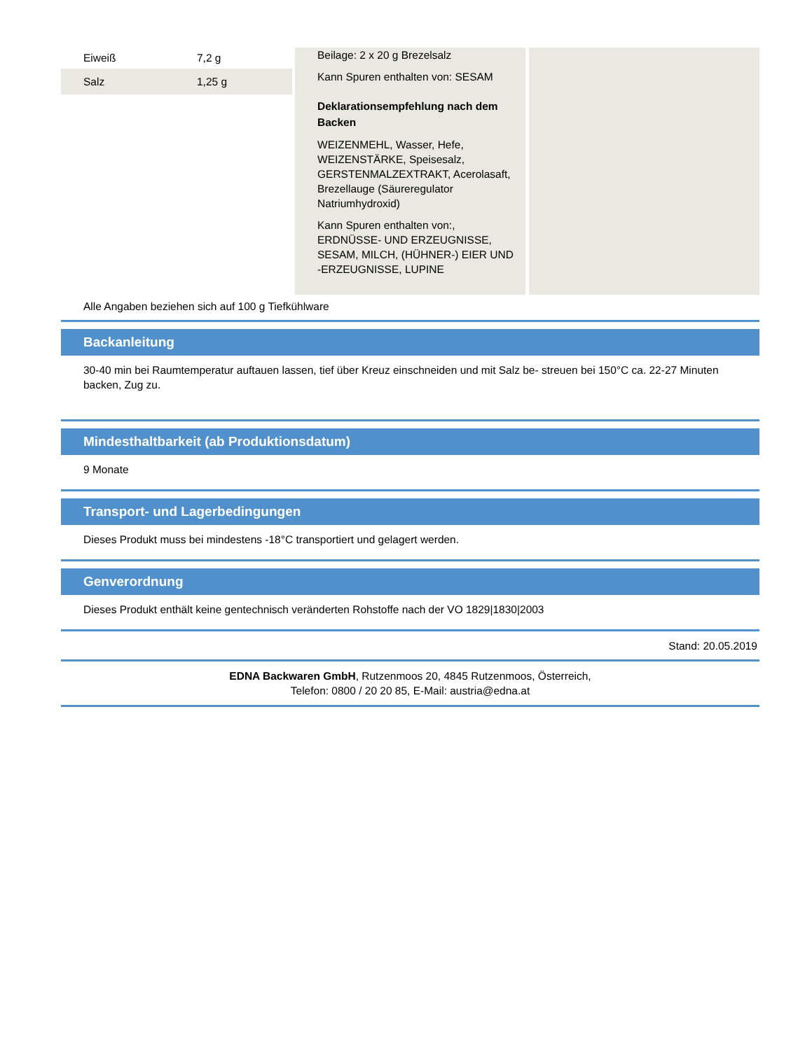| Eiweiß | 7,2 g |
| Salz | 1,25 g |
Beilage: 2 x 20 g Brezelsalz
Kann Spuren enthalten von: SESAM
Deklarationsempfehlung nach dem Backen
WEIZENMEHL, Wasser, Hefe, WEIZENSTÄRKE, Speisesalz, GERSTENMALZEXTRAKT, Acerolasaft, Brezellauge (Säureregulator Natriumhydroxid)
Kann Spuren enthalten von:, ERDNÜSSE- UND ERZEUGNISSE, SESAM, MILCH, (HÜHNER-) EIER UND -ERZEUGNISSE, LUPINE
Alle Angaben beziehen sich auf 100 g Tiefkühlware
Backanleitung
30-40 min bei Raumtemperatur auftauen lassen, tief über Kreuz einschneiden und mit Salz be- streuen bei 150°C ca. 22-27 Minuten backen, Zug zu.
Mindesthaltbarkeit (ab Produktionsdatum)
9 Monate
Transport- und Lagerbedingungen
Dieses Produkt muss bei mindestens -18°C transportiert und gelagert werden.
Genverordnung
Dieses Produkt enthält keine gentechnisch veränderten Rohstoffe nach der VO 1829|1830|2003
Stand: 20.05.2019
EDNA Backwaren GmbH, Rutzenmoos 20, 4845 Rutzenmoos, Österreich,
Telefon: 0800 / 20 20 85, E-Mail: austria@edna.at